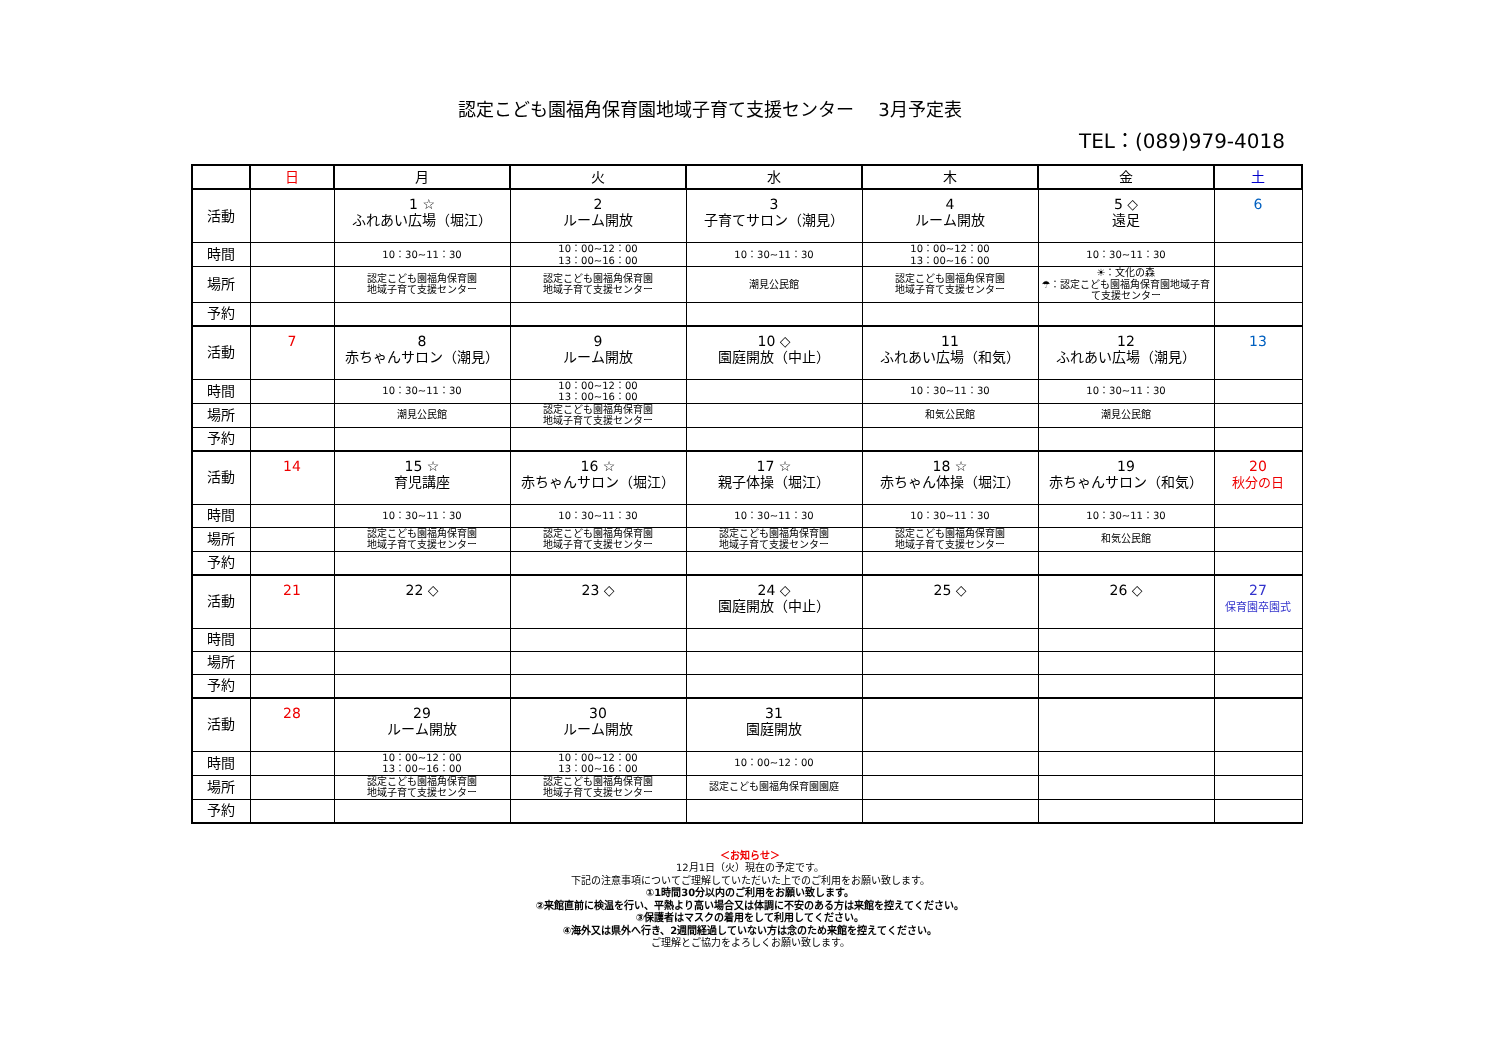認定こども園福角保育園地域子育て支援センター　 3月予定表
TEL：(089)979-4018
| | 日 | 月 | 火 | 水 | 木 | 金 | 土 |
| --- | --- | --- | --- | --- | --- | --- | --- |
| 活動 | | 1 ☆ ふれあい広場（堀江） | 2 ルーム開放 | 3 子育てサロン（潮見） | 4 ルーム開放 | 5 ◇ 遠足 | 6 |
| 時間 | | 10：30~11：30 | 10：00~12：00 13：00~16：00 | 10：30~11：30 | 10：00~12：00 13：00~16：00 | 10：30~11：30 | |
| 場所 | | 認定こども園福角保育園 地域子育て支援センター | 認定こども園福角保育園 地域子育て支援センター | 潮見公民館 | 認定こども園福角保育園 地域子育て支援センター | ☀：文化の森 ☂：認定こども園福角保育園地域子育て支援センター | |
| 予約 | | | | | | | |
| 活動 | 7 | 8 赤ちゃんサロン（潮見） | 9 ルーム開放 | 10 ◇ 園庭開放（中止） | 11 ふれあい広場（和気） | 12 ふれあい広場（潮見） | 13 |
| 時間 | | 10：30~11：30 | 10：00~12：00 13：00~16：00 | | 10：30~11：30 | 10：30~11：30 | |
| 場所 | | 潮見公民館 | 認定こども園福角保育園 地域子育て支援センター | | 和気公民館 | 潮見公民館 | |
| 予約 | | | | | | | |
| 活動 | 14 | 15 ☆ 育児講座 | 16 ☆ 赤ちゃんサロン（堀江） | 17 ☆ 親子体操（堀江） | 18 ☆ 赤ちゃん体操（堀江） | 19 赤ちゃんサロン（和気） | 20 秋分の日 |
| 時間 | | 10：30~11：30 | 10：30~11：30 | 10：30~11：30 | 10：30~11：30 | 10：30~11：30 | |
| 場所 | | 認定こども園福角保育園 地域子育て支援センター | 認定こども園福角保育園 地域子育て支援センター | 認定こども園福角保育園 地域子育て支援センター | 認定こども園福角保育園 地域子育て支援センター | 和気公民館 | |
| 予約 | | | | | | | |
| 活動 | 21 | 22 ◇ | 23 ◇ | 24 ◇ 園庭開放（中止） | 25 ◇ | 26 ◇ | 27 保育園卒園式 |
| 時間 | | | | | | | |
| 場所 | | | | | | | |
| 予約 | | | | | | | |
| 活動 | 28 | 29 ルーム開放 | 30 ルーム開放 | 31 園庭開放 | | | |
| 時間 | | 10：00~12：00 13：00~16：00 | 10：00~12：00 13：00~16：00 | 10：00~12：00 | | | |
| 場所 | | 認定こども園福角保育園 地域子育て支援センター | 認定こども園福角保育園 地域子育て支援センター | 認定こども園福角保育園園庭 | | | |
| 予約 | | | | | | | |
＜お知らせ＞
12月1日（火）現在の予定です。
下記の注意事項についてご理解していただいた上でのご利用をお願い致します。
①1時間30分以内のご利用をお願い致します。
②来館直前に検温を行い、平熱より高い場合又は体調に不安のある方は来館を控えてください。
③保護者はマスクの着用をして利用してください。
④海外又は県外へ行き、2週間経過していない方は念のため来館を控えてください。
ご理解とご協力をよろしくお願い致します。